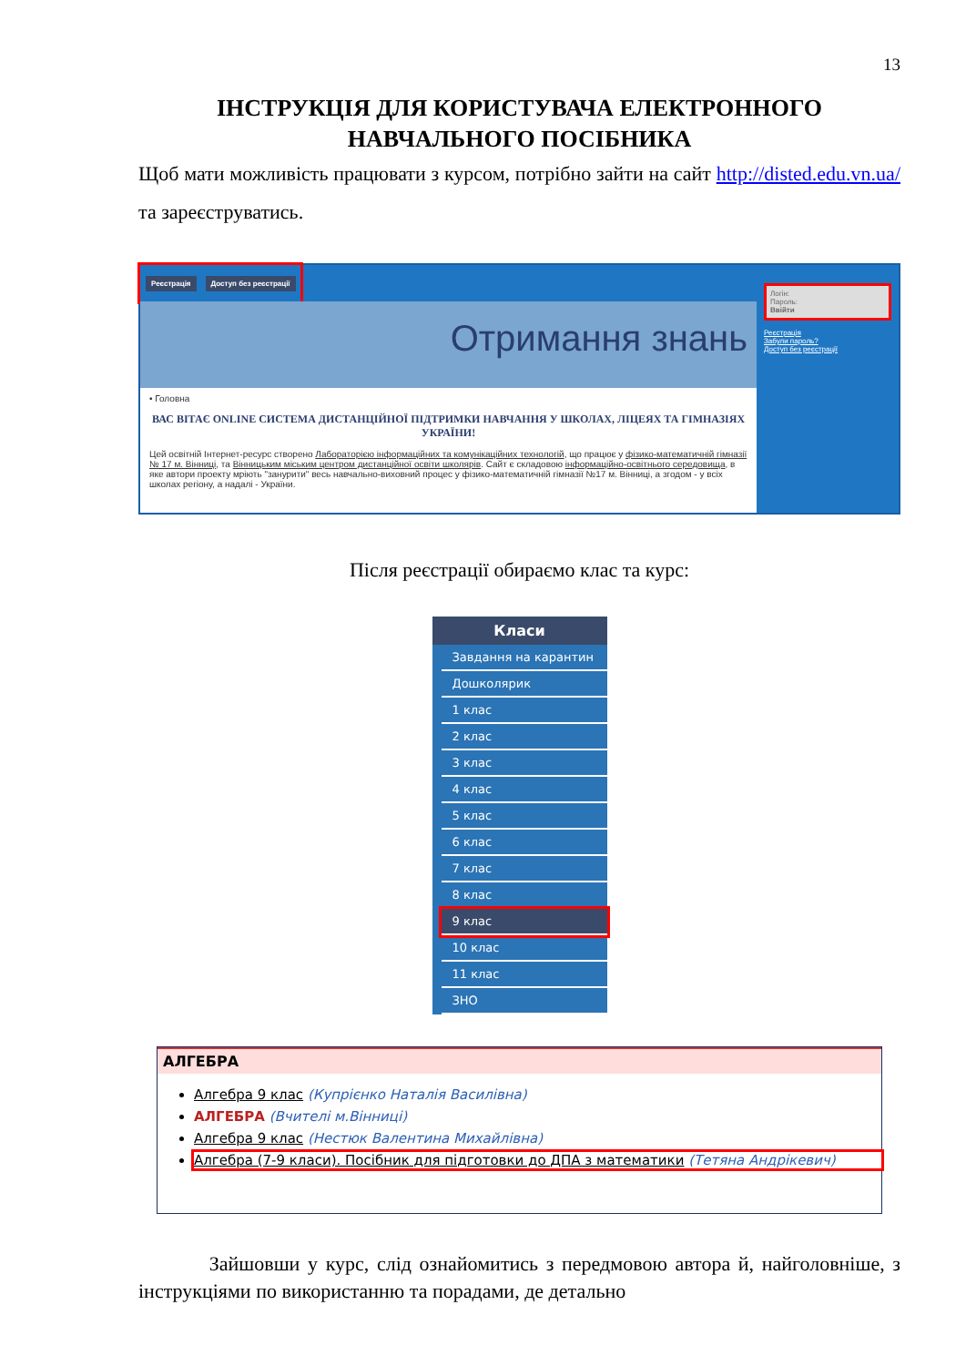13
ІНСТРУКЦІЯ ДЛЯ КОРИСТУВАЧА ЕЛЕКТРОННОГО НАВЧАЛЬНОГО ПОСІБНИКА
Щоб мати можливість працювати з курсом, потрібно зайти на сайт http://disted.edu.vn.ua/ та зареєструватись.
Реєстрація Доступ без реєстрації
Отримання знань
• Головна
ВАС ВІТАЄ ONLINE СИСТЕМА ДИСТАНЦІЙНОЇ ПІДТРИМКИ НАВЧАННЯ У ШКОЛАХ, ЛІЦЕЯХ ТА ГІМНАЗІЯХ УКРАЇНИ!
Цей освітній Інтернет-ресурс створено Лабораторією інформаційних та комунікаційних технологій, що працює у фізико-математичній гімназії № 17 м. Вінниці, та Вінницьким міським центром дистанційної освіти школярів. Сайт є складовою інформаційно-освітнього середовища, в яке автори проекту мріють "занурити" весь навчально-виховний процес у фізико-математичній гімназії №17 м. Вінниці, а згодом - у всіх школах регіону, а надалі - України.
Логін:
Пароль:
Ввійти
Реєстрація
Забули пароль?
Доступ без реєстрації
Після реєстрації обираємо клас та курс:
Класи
Завдання на карантин
Дошколярик
1 клас
2 клас
3 клас
4 клас
5 клас
6 клас
7 клас
8 клас
9 клас
10 клас
11 клас
ЗНО
АЛГЕБРА
Алгебра 9 клас (Купрієнко Наталія Василівна)
АЛГЕБРА (Вчителі м.Вінниці)
Алгебра 9 клас (Нестюк Валентина Михайлівна)
Алгебра (7-9 класи). Посібник для підготовки до ДПА з математики (Тетяна Андрікевич)
Зайшовши у курс, слід ознайомитись з передмовою автора й, найголовніше, з інструкціями по використанню та порадами, де детально